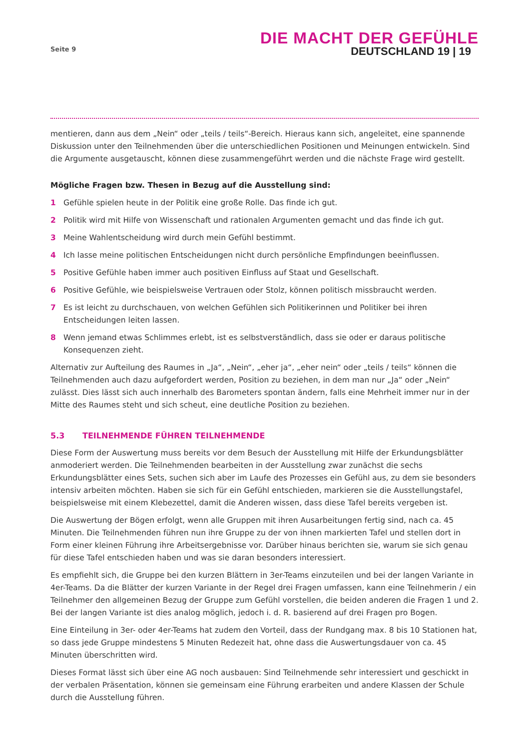Seite 9
DIE MACHT DER GEFÜHLE
DEUTSCHLAND 19 | 19
mentieren, dann aus dem „Nein“ oder „teils / teils“-Bereich. Hieraus kann sich, angeleitet, eine spannende Diskussion unter den Teilnehmenden über die unterschiedlichen Positionen und Meinungen entwickeln. Sind die Argumente ausgetauscht, können diese zusammengeführt werden und die nächste Frage wird gestellt.
Mögliche Fragen bzw. Thesen in Bezug auf die Ausstellung sind:
1 Gefühle spielen heute in der Politik eine große Rolle. Das finde ich gut.
2 Politik wird mit Hilfe von Wissenschaft und rationalen Argumenten gemacht und das finde ich gut.
3 Meine Wahlentscheidung wird durch mein Gefühl bestimmt.
4 Ich lasse meine politischen Entscheidungen nicht durch persönliche Empfindungen beeinflussen.
5 Positive Gefühle haben immer auch positiven Einfluss auf Staat und Gesellschaft.
6 Positive Gefühle, wie beispielsweise Vertrauen oder Stolz, können politisch missbraucht werden.
7 Es ist leicht zu durchschauen, von welchen Gefühlen sich Politikerinnen und Politiker bei ihren Entscheidungen leiten lassen.
8 Wenn jemand etwas Schlimmes erlebt, ist es selbstverständlich, dass sie oder er daraus politische Konsequenzen zieht.
Alternativ zur Aufteilung des Raumes in „Ja“, „Nein“, „eher ja“, „eher nein“ oder „teils / teils“ können die Teilnehmenden auch dazu aufgefordert werden, Position zu beziehen, in dem man nur „Ja“ oder „Nein“ zulässt. Dies lässt sich auch innerhalb des Barometers spontan ändern, falls eine Mehrheit immer nur in der Mitte des Raumes steht und sich scheut, eine deutliche Position zu beziehen.
5.3 TEILNEHMENDE FÜHREN TEILNEHMENDE
Diese Form der Auswertung muss bereits vor dem Besuch der Ausstellung mit Hilfe der Erkundungsblätter anmoderiert werden. Die Teilnehmenden bearbeiten in der Ausstellung zwar zunächst die sechs Erkundungsblätter eines Sets, suchen sich aber im Laufe des Prozesses ein Gefühl aus, zu dem sie besonders intensiv arbeiten möchten. Haben sie sich für ein Gefühl entschieden, markieren sie die Ausstellungstafel, beispielsweise mit einem Klebezettel, damit die Anderen wissen, dass diese Tafel bereits vergeben ist.
Die Auswertung der Bögen erfolgt, wenn alle Gruppen mit ihren Ausarbeitungen fertig sind, nach ca. 45 Minuten. Die Teilnehmenden führen nun ihre Gruppe zu der von ihnen markierten Tafel und stellen dort in Form einer kleinen Führung ihre Arbeitsergebnisse vor. Darüber hinaus berichten sie, warum sie sich genau für diese Tafel entschieden haben und was sie daran besonders interessiert.
Es empfiehlt sich, die Gruppe bei den kurzen Blättern in 3er-Teams einzuteilen und bei der langen Variante in 4er-Teams. Da die Blätter der kurzen Variante in der Regel drei Fragen umfassen, kann eine Teilnehmerin / ein Teilnehmer den allgemeinen Bezug der Gruppe zum Gefühl vorstellen, die beiden anderen die Fragen 1 und 2. Bei der langen Variante ist dies analog möglich, jedoch i. d. R. basierend auf drei Fragen pro Bogen.
Eine Einteilung in 3er- oder 4er-Teams hat zudem den Vorteil, dass der Rundgang max. 8 bis 10 Stationen hat, so dass jede Gruppe mindestens 5 Minuten Redezeit hat, ohne dass die Auswertungsdauer von ca. 45 Minuten überschritten wird.
Dieses Format lässt sich über eine AG noch ausbauen: Sind Teilnehmende sehr interessiert und geschickt in der verbalen Präsentation, können sie gemeinsam eine Führung erarbeiten und andere Klassen der Schule durch die Ausstellung führen.